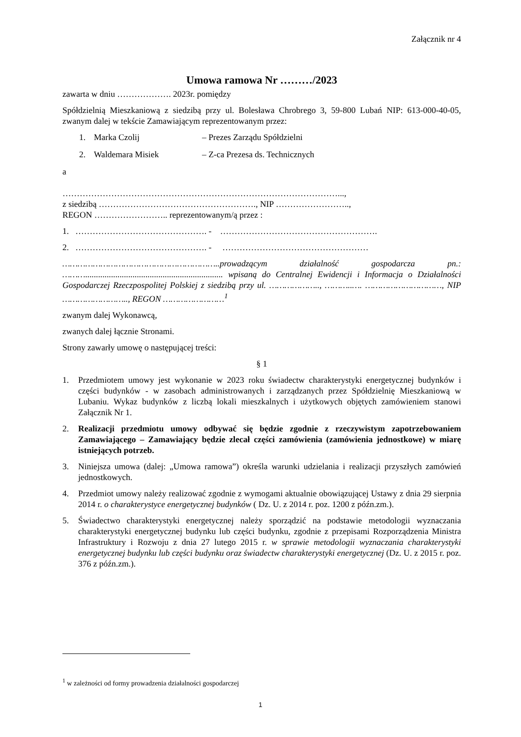Załącznik nr 4
Umowa ramowa Nr ………/2023
zawarta w dniu ………………. 2023r. pomiędzy
Spółdzielnią Mieszkaniową z siedzibą przy ul. Bolesława Chrobrego 3, 59-800 Lubań NIP: 613-000-40-05, zwanym dalej w tekście Zamawiającym reprezentowanym przez:
1. Marka Czolij – Prezes Zarządu Spółdzielni
2. Waldemara Misiek – Z-ca Prezesa ds. Technicznych
a
……………………………………………………………………………………...,
z siedzibą ………………………………………………., NIP ……………………..,
REGON …………………….. reprezentowanym/ą przez :
1. ………………………………………. - ……………………………………………….
2. ………………………………………. - ……………………………………………
……………………………………………………..prowadzącym działalność gospodarcza pn.: ………................................................................ wpisaną do Centralnej Ewidencji i Informacja o Działalności Gospodarczej Rzeczpospolitej Polskiej z siedzibą przy ul. ……………….., ………..…. …………………………, NIP …………………….., REGON ……………………<sup>1</sup>
zwanym dalej Wykonawcą,
zwanych dalej łącznie Stronami.
Strony zawarły umowę o następującej treści:
§ 1
1. Przedmiotem umowy jest wykonanie w 2023 roku świadectw charakterystyki energetycznej budynków i części budynków - w zasobach administrowanych i zarządzanych przez Spółdzielnię Mieszkaniową w Lubaniu. Wykaz budynków z liczbą lokali mieszkalnych i użytkowych objętych zamówieniem stanowi Załącznik Nr 1.
2. Realizacji przedmiotu umowy odbywać się będzie zgodnie z rzeczywistym zapotrzebowaniem Zamawiającego – Zamawiający będzie zlecał części zamówienia (zamówienia jednostkowe) w miarę istniejących potrzeb.
3. Niniejsza umowa (dalej: „Umowa ramowa”) określa warunki udzielania i realizacji przyszłych zamówień jednostkowych.
4. Przedmiot umowy należy realizować zgodnie z wymogami aktualnie obowiązującej Ustawy z dnia 29 sierpnia 2014 r. o charakterystyce energetycznej budynków ( Dz. U. z 2014 r. poz. 1200 z późn.zm.).
5. Świadectwo charakterystyki energetycznej należy sporządzić na podstawie metodologii wyznaczania charakterystyki energetycznej budynku lub części budynku, zgodnie z przepisami Rozporządzenia Ministra Infrastruktury i Rozwoju z dnia 27 lutego 2015 r. w sprawie metodologii wyznaczania charakterystyki energetycznej budynku lub części budynku oraz świadectw charakterystyki energetycznej (Dz. U. z 2015 r. poz. 376 z późn.zm.).
<sup>1</sup> w zależności od formy prowadzenia działalności gospodarczej
1